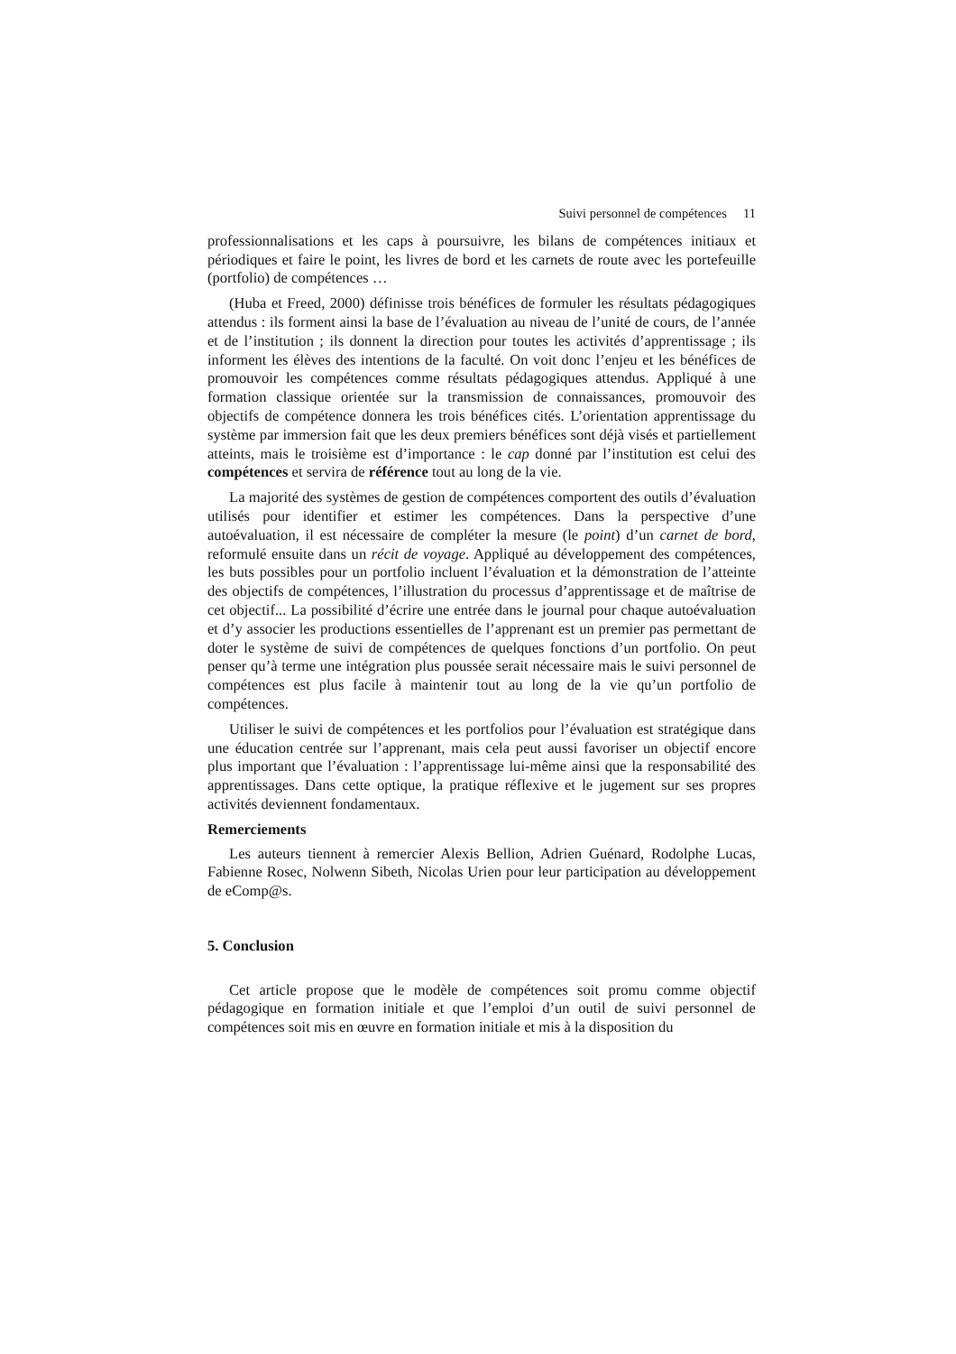Suivi personnel de compétences 11
professionnalisations et les caps à poursuivre, les bilans de compétences initiaux et périodiques et faire le point, les livres de bord et les carnets de route avec les portefeuille (portfolio) de compétences …
(Huba et Freed, 2000) définisse trois bénéfices de formuler les résultats pédagogiques attendus : ils forment ainsi la base de l’évaluation au niveau de l’unité de cours, de l’année et de l’institution ; ils donnent la direction pour toutes les activités d’apprentissage ; ils informent les élèves des intentions de la faculté. On voit donc l’enjeu et les bénéfices de promouvoir les compétences comme résultats pédagogiques attendus. Appliqué à une formation classique orientée sur la transmission de connaissances, promouvoir des objectifs de compétence donnera les trois bénéfices cités. L’orientation apprentissage du système par immersion fait que les deux premiers bénéfices sont déjà visés et partiellement atteints, mais le troisième est d’importance : le cap donné par l’institution est celui des compétences et servira de référence tout au long de la vie.
La majorité des systèmes de gestion de compétences comportent des outils d’évaluation utilisés pour identifier et estimer les compétences. Dans la perspective d’une autoévaluation, il est nécessaire de compléter la mesure (le point) d’un carnet de bord, reformulé ensuite dans un récit de voyage. Appliqué au développement des compétences, les buts possibles pour un portfolio incluent l’évaluation et la démonstration de l’atteinte des objectifs de compétences, l’illustration du processus d’apprentissage et de maîtrise de cet objectif... La possibilité d’écrire une entrée dans le journal pour chaque autoévaluation et d’y associer les productions essentielles de l’apprenant est un premier pas permettant de doter le système de suivi de compétences de quelques fonctions d’un portfolio. On peut penser qu’à terme une intégration plus poussée serait nécessaire mais le suivi personnel de compétences est plus facile à maintenir tout au long de la vie qu’un portfolio de compétences.
Utiliser le suivi de compétences et les portfolios pour l’évaluation est stratégique dans une éducation centrée sur l’apprenant, mais cela peut aussi favoriser un objectif encore plus important que l’évaluation : l’apprentissage lui-même ainsi que la responsabilité des apprentissages. Dans cette optique, la pratique réflexive et le jugement sur ses propres activités deviennent fondamentaux.
Remerciements
Les auteurs tiennent à remercier Alexis Bellion, Adrien Guénard, Rodolphe Lucas, Fabienne Rosec, Nolwenn Sibeth, Nicolas Urien pour leur participation au développement de eComp@s.
5. Conclusion
Cet article propose que le modèle de compétences soit promu comme objectif pédagogique en formation initiale et que l’emploi d’un outil de suivi personnel de compétences soit mis en œuvre en formation initiale et mis à la disposition du